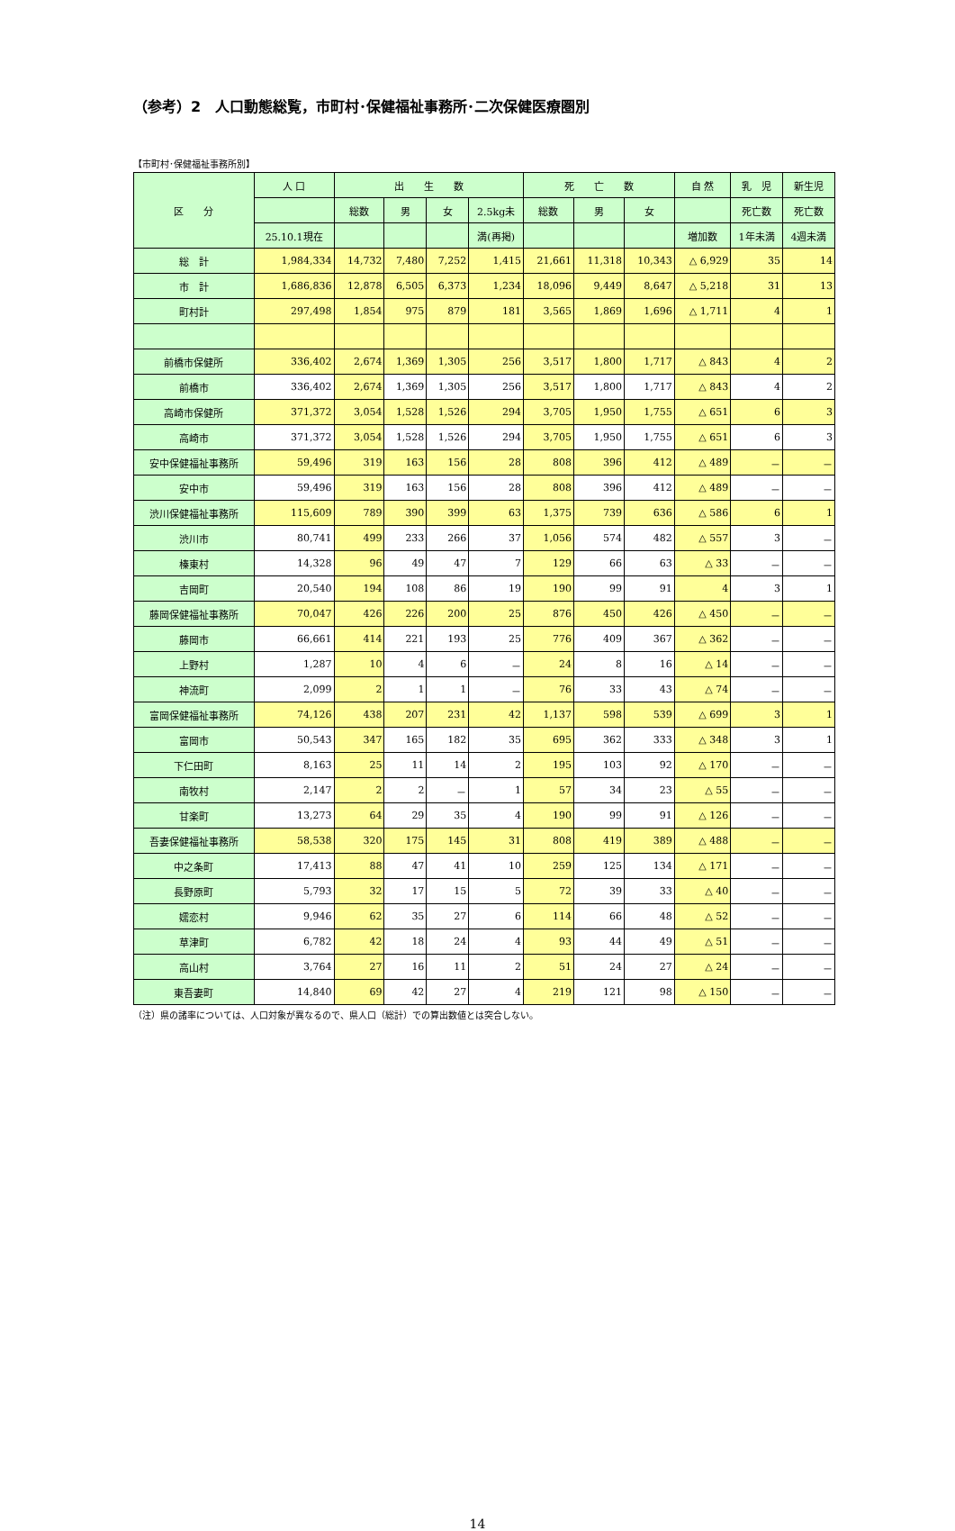（参考）2　人口動態総覧，市町村･保健福祉事務所･二次保健医療圏別
【市町村･保健福祉事務所別】
| 区 分 | 人 口 | 出 生 数 | | | | 死 亡 数 | | | 自 然 | 乳 児 | 新生児 |
| --- | --- | --- | --- | --- | --- | --- | --- | --- | --- | --- | --- |
| | | 総数 | 男 | 女 | 2.5kg未 | 総数 | 男 | 女 | | 死亡数 | 死亡数 |
| | 25.10.1現在 | | | | 満(再掲) | | | | 増加数 | 1年未満 | 4週未満 |
| 総 計 | 1,984,334 | 14,732 | 7,480 | 7,252 | 1,415 | 21,661 | 11,318 | 10,343 | △ 6,929 | 35 | 14 |
| 市 計 | 1,686,836 | 12,878 | 6,505 | 6,373 | 1,234 | 18,096 | 9,449 | 8,647 | △ 5,218 | 31 | 13 |
| 町村計 | 297,498 | 1,854 | 975 | 879 | 181 | 3,565 | 1,869 | 1,696 | △ 1,711 | 4 | 1 |
| 前橋市保健所 | 336,402 | 2,674 | 1,369 | 1,305 | 256 | 3,517 | 1,800 | 1,717 | △ 843 | 4 | 2 |
| 前橋市 | 336,402 | 2,674 | 1,369 | 1,305 | 256 | 3,517 | 1,800 | 1,717 | △ 843 | 4 | 2 |
| 高崎市保健所 | 371,372 | 3,054 | 1,528 | 1,526 | 294 | 3,705 | 1,950 | 1,755 | △ 651 | 6 | 3 |
| 高崎市 | 371,372 | 3,054 | 1,528 | 1,526 | 294 | 3,705 | 1,950 | 1,755 | △ 651 | 6 | 3 |
| 安中保健福祉事務所 | 59,496 | 319 | 163 | 156 | 28 | 808 | 396 | 412 | △ 489 | － | － |
| 安中市 | 59,496 | 319 | 163 | 156 | 28 | 808 | 396 | 412 | △ 489 | － | － |
| 渋川保健福祉事務所 | 115,609 | 789 | 390 | 399 | 63 | 1,375 | 739 | 636 | △ 586 | 6 | 1 |
| 渋川市 | 80,741 | 499 | 233 | 266 | 37 | 1,056 | 574 | 482 | △ 557 | 3 | － |
| 榛東村 | 14,328 | 96 | 49 | 47 | 7 | 129 | 66 | 63 | △ 33 | － | － |
| 吉岡町 | 20,540 | 194 | 108 | 86 | 19 | 190 | 99 | 91 | 4 | 3 | 1 |
| 藤岡保健福祉事務所 | 70,047 | 426 | 226 | 200 | 25 | 876 | 450 | 426 | △ 450 | － | － |
| 藤岡市 | 66,661 | 414 | 221 | 193 | 25 | 776 | 409 | 367 | △ 362 | － | － |
| 上野村 | 1,287 | 10 | 4 | 6 | － | 24 | 8 | 16 | △ 14 | － | － |
| 神流町 | 2,099 | 2 | 1 | 1 | － | 76 | 33 | 43 | △ 74 | － | － |
| 富岡保健福祉事務所 | 74,126 | 438 | 207 | 231 | 42 | 1,137 | 598 | 539 | △ 699 | 3 | 1 |
| 富岡市 | 50,543 | 347 | 165 | 182 | 35 | 695 | 362 | 333 | △ 348 | 3 | 1 |
| 下仁田町 | 8,163 | 25 | 11 | 14 | 2 | 195 | 103 | 92 | △ 170 | － | － |
| 南牧村 | 2,147 | 2 | 2 | － | 1 | 57 | 34 | 23 | △ 55 | － | － |
| 甘楽町 | 13,273 | 64 | 29 | 35 | 4 | 190 | 99 | 91 | △ 126 | － | － |
| 吾妻保健福祉事務所 | 58,538 | 320 | 175 | 145 | 31 | 808 | 419 | 389 | △ 488 | － | － |
| 中之条町 | 17,413 | 88 | 47 | 41 | 10 | 259 | 125 | 134 | △ 171 | － | － |
| 長野原町 | 5,793 | 32 | 17 | 15 | 5 | 72 | 39 | 33 | △ 40 | － | － |
| 嬬恋村 | 9,946 | 62 | 35 | 27 | 6 | 114 | 66 | 48 | △ 52 | － | － |
| 草津町 | 6,782 | 42 | 18 | 24 | 4 | 93 | 44 | 49 | △ 51 | － | － |
| 高山村 | 3,764 | 27 | 16 | 11 | 2 | 51 | 24 | 27 | △ 24 | － | － |
| 東吾妻町 | 14,840 | 69 | 42 | 27 | 4 | 219 | 121 | 98 | △ 150 | － | － |
（注）県の諸率については、人口対象が異なるので、県人口（総計）での算出数値とは突合しない。
14